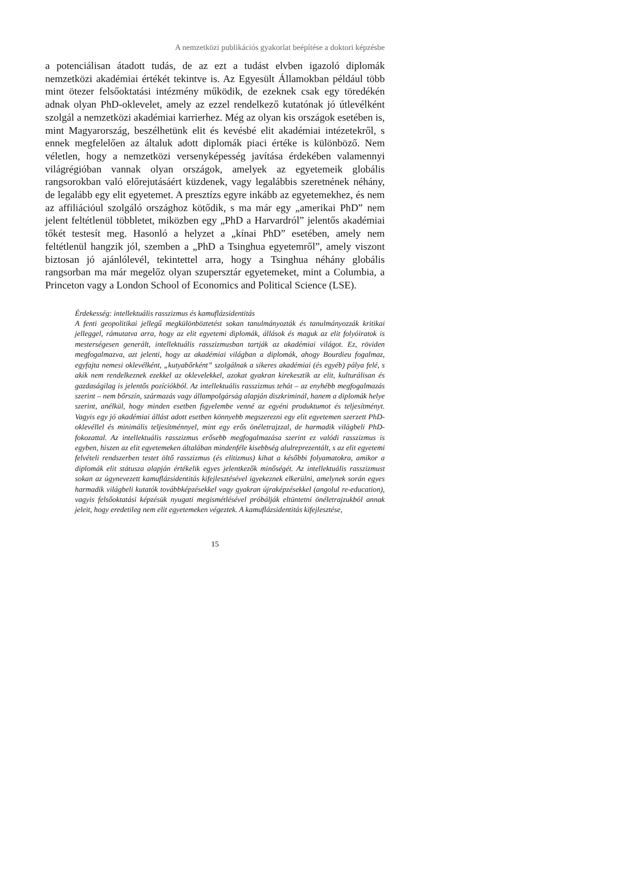A nemzetközi publikációs gyakorlat beépítése a doktori képzésbe
a potenciálisan átadott tudás, de az ezt a tudást elvben igazoló diplomák nemzetközi akadémiai értékét tekintve is. Az Egyesült Államokban például több mint ötezer felsőoktatási intézmény működik, de ezeknek csak egy töredékén adnak olyan PhD-oklevelet, amely az ezzel rendelkező kutatónak jó útlevélként szolgál a nemzetközi akadémiai karrierhez. Még az olyan kis országok esetében is, mint Magyarország, beszélhetünk elit és kevésbé elit akadémiai intézetekről, s ennek megfelelően az általuk adott diplomák piaci értéke is különböző. Nem véletlen, hogy a nemzetközi versenyképesség javítása érdekében valamennyi világrégióban vannak olyan országok, amelyek az egyetemeik globális rangsorokban való előrejutásáért küzdenek, vagy legalábbis szeretnének néhány, de legalább egy elit egyetemet. A presztízs egyre inkább az egyetemekhez, és nem az affiliációul szolgáló országhoz kötődik, s ma már egy „amerikai PhD” nem jelent feltétlenül többletet, miközben egy „PhD a Harvardról” jelentős akadémiai tőkét testesít meg. Hasonló a helyzet a „kínai PhD” esetében, amely nem feltétlenül hangzik jól, szemben a „PhD a Tsinghua egyetemről”, amely viszont biztosan jó ajánlólevél, tekintettel arra, hogy a Tsinghua néhány globális rangsorban ma már megelőz olyan szupersztár egyetemeket, mint a Columbia, a Princeton vagy a London School of Economics and Political Science (LSE).
Érdekesség: intellektuális rasszizmus és kamuflázsidentitás
A fenti geopolitikai jellegű megkülönböztetést sokan tanulmányozták és tanulmányozzák kritikai jelleggel, rámutatva arra, hogy az elit egyetemi diplomák, állások és maguk az elit folyóiratok is mesterségesen generált, intellektuális rasszizmusban tartják az akadémiai világot. Ez, röviden megfogalmazva, azt jelenti, hogy az akadémiai világban a diplomák, ahogy Bourdieu fogalmaz, egyfajta nemesi oklevélként, „kutyabőrként” szolgálnak a sikeres akadémiai (és egyéb) pálya felé, s akik nem rendelkeznek ezekkel az oklevelekkel, azokat gyakran kirekesztik az elit, kulturálisan és gazdaságilag is jelentős pozíciókból. Az intellektuális rasszizmus tehát – az enyhébb megfogalmazás szerint – nem bőrszín, származás vagy állampolgárság alapján diszkriminál, hanem a diplomák helye szerint, anélkül, hogy minden esetben figyelembe venné az egyéni produktumot és teljesítményt. Vagyis egy jó akadémiai állást adott esetben könnyebb megszerezni egy elit egyetemen szerzett PhD-oklevéllel és minimális teljesítménnyel, mint egy erős önéletrajzzal, de harmadik világbeli PhD-fokozattal. Az intellektuális rasszizmus erősebb megfogalmazása szerint ez valódi rasszizmus is egyben, hiszen az elit egyetemeken általában mindenféle kisebbség alulreprezentált, s az elit egyetemi felvételi rendszerben testet öltő rasszizmus (és elitizmus) kihat a későbbi folyamatokra, amikor a diplomák elit státusza alapján értékelik egyes jelentkezők minőségét. Az intellektuális rasszizmust sokan az úgynevezett kamuflázsidentitás kifejlesztésével igyekeznek elkerülni, amelynek során egyes harmadik világbeli kutatók továbbképzésekkel vagy gyakran újraképzésekkel (angolul re-education), vagyis felsőoktatási képzésük nyugati megismétlésével próbálják eltüntetni önéletrajzukból annak jeleit, hogy eredetileg nem elit egyetemeken végeztek. A kamuflázsidentitás kifejlesztése,
15